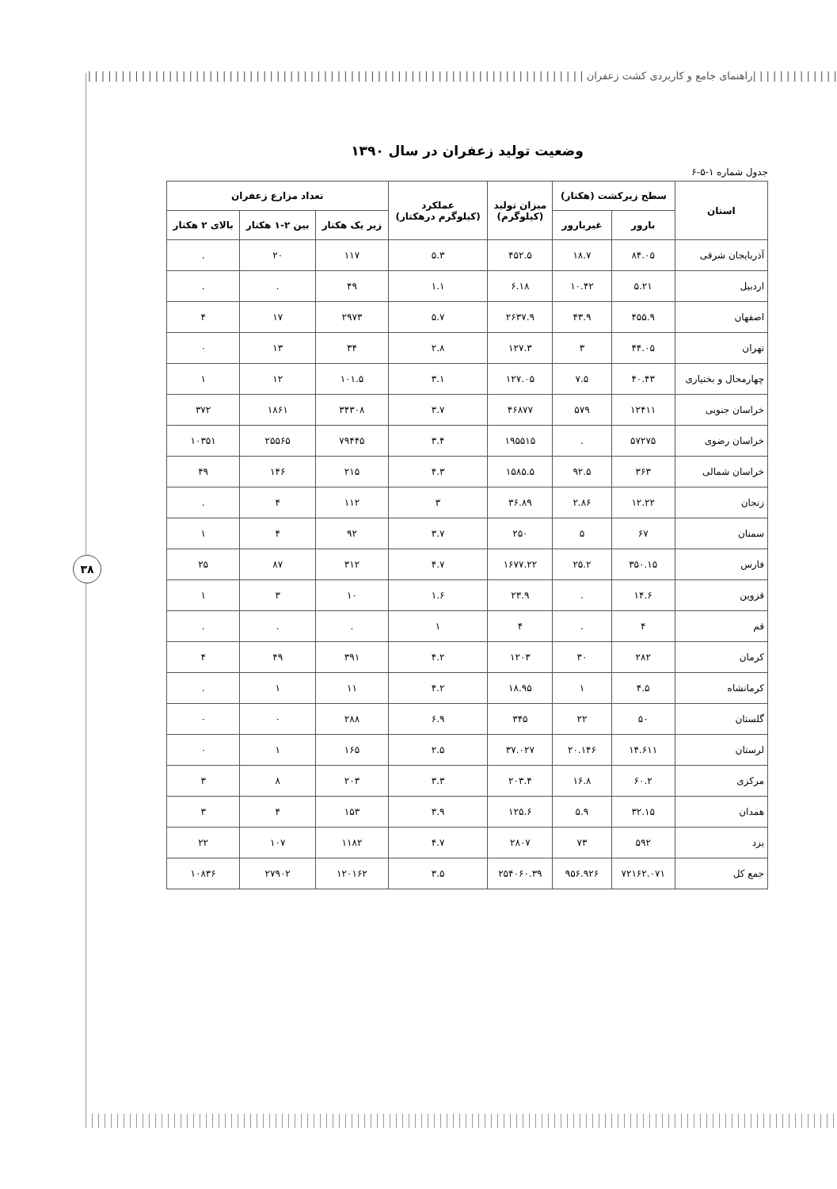| | | | | | | | | | | | |راهنمای جامع و کاربردی کشت زعفران | | | | | | | | | | | | | | | | | | | | | | | | | | | | | | | | | | | | | | | | | | | | | | | | | | | | | | | | | | | | | | | | | | | | | | | | | | |
۳۸
وضعیت تولید زعفران در سال ۱۳۹۰
جدول شماره ۱-۵-۶
| استان | سطح زیرکشت (هکتار) | | میزان تولید (کیلوگرم) | عملکرد (کیلوگرم درهکتار) | تعداد مزارع زعفران | | |
| --- | --- | --- | --- | --- | --- | --- | --- |
| | بارور | غیربارور | | | زیر یک هکتار | بین ۲-۱ هکتار | بالای ۲ هکتار |
| آذربایجان شرقی | ۸۴.۰۵ | ۱۸.۷ | ۴۵۲.۵ | ۵.۳ | ۱۱۷ | ۲۰ | . |
| اردبیل | ۵.۲۱ | ۱۰.۴۲ | ۶.۱۸ | ۱.۱ | ۴۹ | . | . |
| اصفهان | ۴۵۵.۹ | ۴۳.۹ | ۲۶۳۷.۹ | ۵.۷ | ۲۹۷۳ | ۱۷ | ۴ |
| تهران | ۴۴.۰۵ | ۳ | ۱۲۷.۳ | ۲.۸ | ۳۴ | ۱۳ | ۰ |
| چهارمحال و بختیاری | ۴۰.۴۳ | ۷.۵ | ۱۲۷.۰۵ | ۳.۱ | ۱۰۱.۵ | ۱۲ | ۱ |
| خراسان جنوبی | ۱۲۴۱۱ | ۵۷۹ | ۴۶۸۷۷ | ۳.۷ | ۳۴۳۰۸ | ۱۸۶۱ | ۳۷۲ |
| خراسان رضوی | ۵۷۲۷۵ | . | ۱۹۵۵۱۵ | ۳.۴ | ۷۹۴۴۵ | ۲۵۵۶۵ | ۱۰۳۵۱ |
| خراسان شمالی | ۳۶۳ | ۹۲.۵ | ۱۵۸۵.۵ | ۴.۳ | ۲۱۵ | ۱۴۶ | ۴۹ |
| زنجان | ۱۲.۲۲ | ۲.۸۶ | ۳۶.۸۹ | ۳ | ۱۱۲ | ۴ | . |
| سمنان | ۶۷ | ۵ | ۲۵۰ | ۳.۷ | ۹۲ | ۴ | ۱ |
| فارس | ۳۵۰.۱۵ | ۲۵.۲ | ۱۶۷۷.۲۲ | ۴.۷ | ۳۱۲ | ۸۷ | ۲۵ |
| قزوین | ۱۴.۶ | . | ۲۳.۹ | ۱.۶ | ۱۰ | ۳ | ۱ |
| قم | ۴ | . | ۴ | ۱ | . | . | . |
| کرمان | ۲۸۲ | ۳۰ | ۱۲۰۳ | ۴.۲ | ۳۹۱ | ۴۹ | ۴ |
| کرمانشاه | ۴.۵ | ۱ | ۱۸.۹۵ | ۴.۲ | ۱۱ | ۱ | . |
| گلستان | ۵۰ | ۲۲ | ۳۴۵ | ۶.۹ | ۲۸۸ | ۰ | ۰ |
| لرستان | ۱۴.۶۱۱ | ۲۰.۱۴۶ | ۳۷.۰۲۷ | ۲.۵ | ۱۶۵ | ۱ | ۰ |
| مرکزی | ۶۰.۲ | ۱۶.۸ | ۲۰۳.۴ | ۳.۳ | ۲۰۳ | ۸ | ۳ |
| همدان | ۳۲.۱۵ | ۵.۹ | ۱۲۵.۶ | ۳.۹ | ۱۵۳ | ۴ | ۳ |
| یزد | ۵۹۲ | ۷۳ | ۲۸۰۷ | ۴.۷ | ۱۱۸۲ | ۱۰۷ | ۲۲ |
| جمع کل | ۷۲۱۶۲.۰۷۱ | ۹۵۶.۹۲۶ | ۲۵۴۰۶۰.۳۹ | ۳.۵ | ۱۲۰۱۶۲ | ۲۷۹۰۲ | ۱۰۸۳۶ |